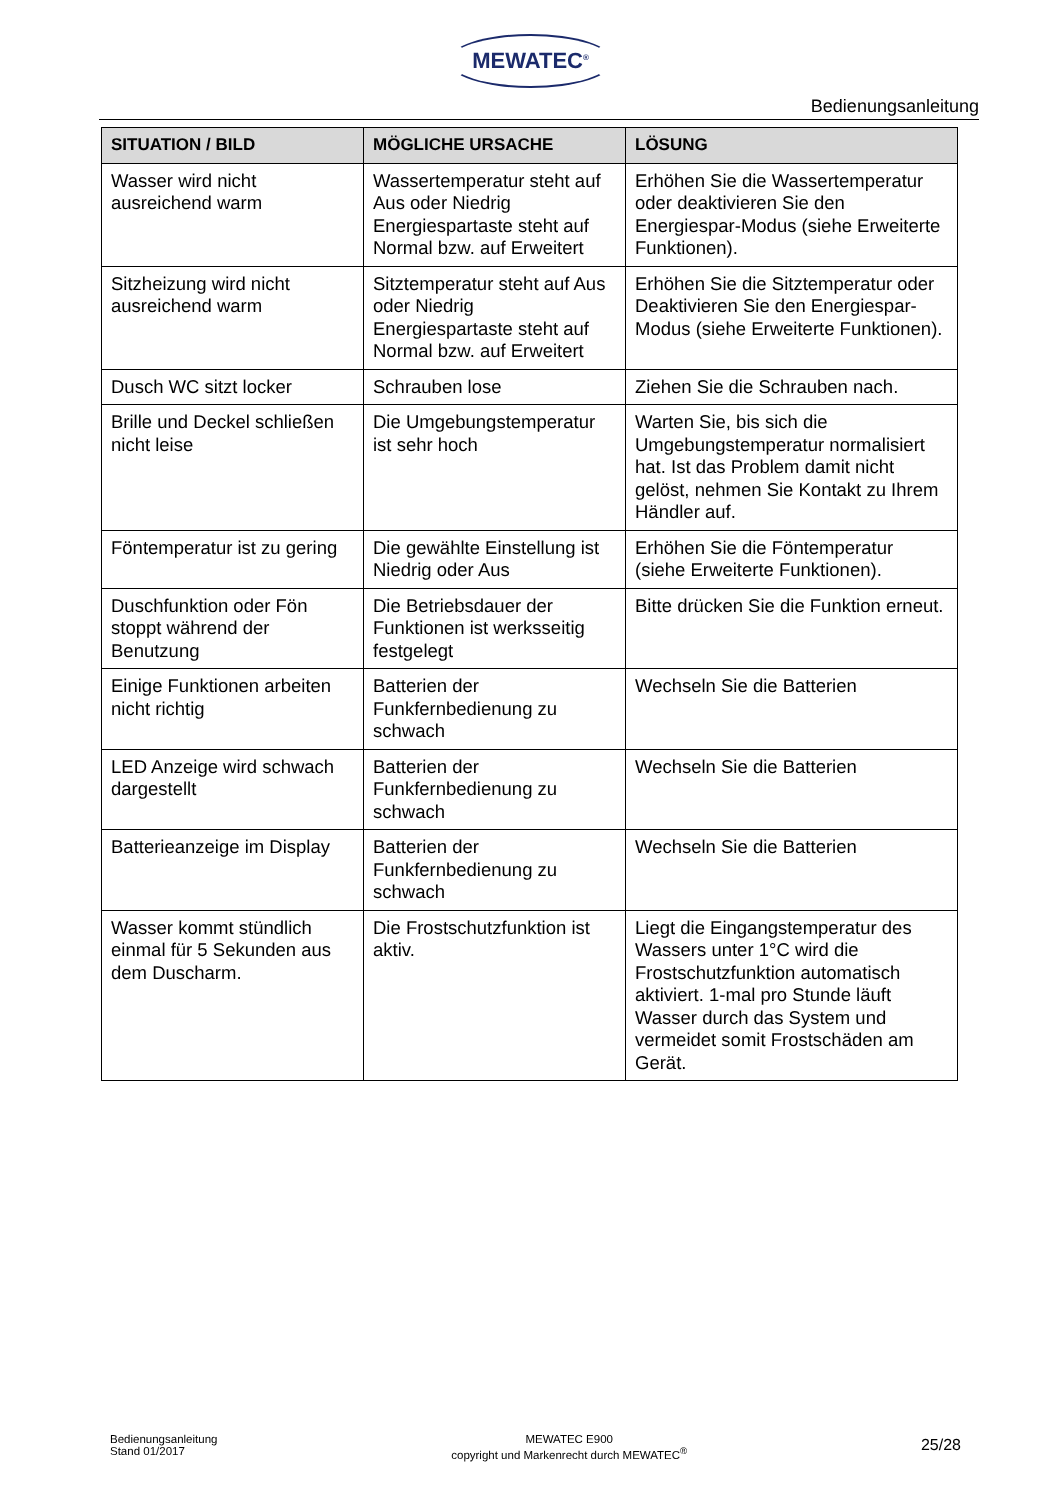MEWATEC<sup>®</sup>
Bedienungsanleitung
| SITUATION / BILD | MÖGLICHE URSACHE | LÖSUNG |
| --- | --- | --- |
| Wasser wird nicht ausreichend warm | Wassertemperatur steht auf Aus oder Niedrig Energiespartaste steht auf Normal bzw. auf Erweitert | Erhöhen Sie die Wassertemperatur oder deaktivieren Sie den Energiespar-Modus (siehe Erweiterte Funktionen). |
| Sitzheizung wird nicht ausreichend warm | Sitztemperatur steht auf Aus oder Niedrig Energiespartaste steht auf Normal bzw. auf Erweitert | Erhöhen Sie die Sitztemperatur oder Deaktivieren Sie den Energiespar-Modus (siehe Erweiterte Funktionen). |
| Dusch WC sitzt locker | Schrauben lose | Ziehen Sie die Schrauben nach. |
| Brille und Deckel schließen nicht leise | Die Umgebungstemperatur ist sehr hoch | Warten Sie, bis sich die Umgebungstemperatur normalisiert hat. Ist das Problem damit nicht gelöst, nehmen Sie Kontakt zu Ihrem Händler auf. |
| Föntemperatur ist zu gering | Die gewählte Einstellung ist Niedrig oder Aus | Erhöhen Sie die Föntemperatur (siehe Erweiterte Funktionen). |
| Duschfunktion oder Fön stoppt während der Benutzung | Die Betriebsdauer der Funktionen ist werksseitig festgelegt | Bitte drücken Sie die Funktion erneut. |
| Einige Funktionen arbeiten nicht richtig | Batterien der Funkfernbedienung zu schwach | Wechseln Sie die Batterien |
| LED Anzeige wird schwach dargestellt | Batterien der Funkfernbedienung zu schwach | Wechseln Sie die Batterien |
| Batterieanzeige im Display | Batterien der Funkfernbedienung zu schwach | Wechseln Sie die Batterien |
| Wasser kommt stündlich einmal für 5 Sekunden aus dem Duscharm. | Die Frostschutzfunktion ist aktiv. | Liegt die Eingangstemperatur des Wassers unter 1°C wird die Frostschutzfunktion automatisch aktiviert. 1-mal pro Stunde läuft Wasser durch das System und vermeidet somit Frostschäden am Gerät. |
Bedienungsanleitung
Stand 01/2017
MEWATEC E900
copyright und Markenrecht durch MEWATEC<sup>®</sup>
25/28